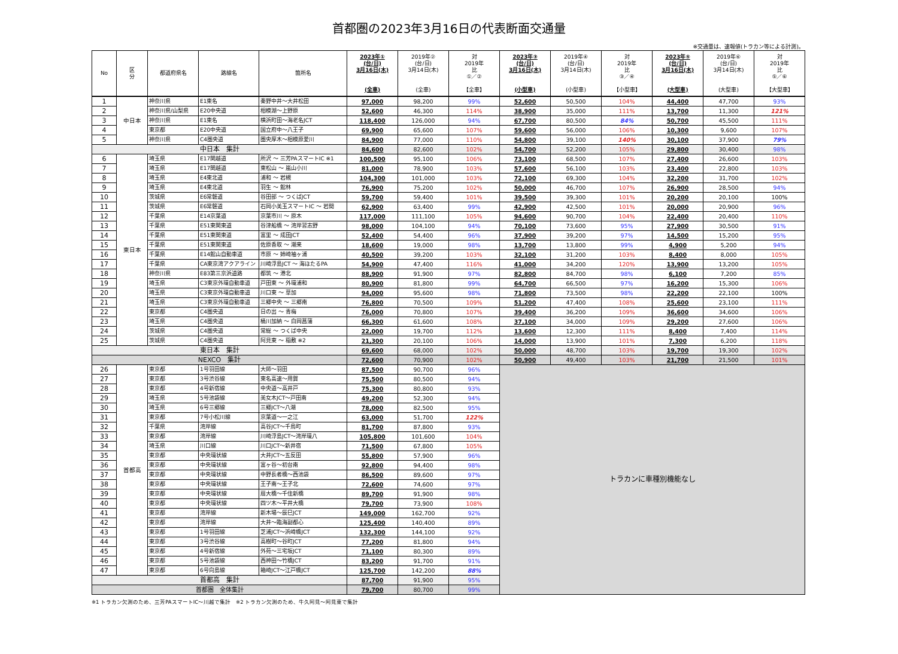首都圏の2023年3月16日の代表断面交通量
※交通量は、速報値(トラカン等による計測)。
| No | 区 分 | 都道府県名 | 路線名 | 箇所名 | 2023年① (台/日) 3月16日(木) (全車) | 2019年② (台/日) 3月14日(木) (全車) | 対 2019年 比 ①／② 【全車】 | 2023年③ (台/日) 3月16日(木) (小型車) | 2019年④ (台/日) 3月14日(木) (小型車) | 対 2019年 比 ③／④ 【小型車】 | 2023年⑤ (台/日) 3月16日(木) (大型車) | 2019年⑥ (台/日) 3月14日(木) (大型車) | 対 2019年 比 ⑤／⑥ 【大型車】 |
| --- | --- | --- | --- | --- | --- | --- | --- | --- | --- | --- | --- | --- | --- |
| 1 | 中日本 | 神奈川県 | E1東名 | 秦野中井～大井松田 | 97,000 | 98,200 | 99% | 52,600 | 50,500 | 104% | 44,400 | 47,700 | 93% |
| 2 | | 神奈川県/山梨県 | E20中央道 | 相模湖～上野原 | 52,600 | 46,300 | 114% | 38,900 | 35,000 | 111% | 13,700 | 11,300 | 121% |
| 3 | | 神奈川県 | E1東名 | 横浜町田～海老名JCT | 118,400 | 126,000 | 94% | 67,700 | 80,500 | 84% | 50,700 | 45,500 | 111% |
| 4 | | 東京都 | E20中央道 | 国立府中～八王子 | 69,900 | 65,600 | 107% | 59,600 | 56,000 | 106% | 10,300 | 9,600 | 107% |
| 5 | | 神奈川県 | C4圏央道 | 圏央厚木～相模原愛川 | 84,900 | 77,000 | 110% | 54,800 | 39,100 | 140% | 30,100 | 37,900 | 79% |
| 中日本 集計 | | | | | 84,600 | 82,600 | 102% | 54,700 | 52,200 | 105% | 29,800 | 30,400 | 98% |
| 6 | 東日本 | 埼玉県 | E17関越道 | 所沢 ～ 三芳PAスマートIC ※1 | 100,500 | 95,100 | 106% | 73,100 | 68,500 | 107% | 27,400 | 26,600 | 103% |
| 7 | | 埼玉県 | E17関越道 | 東松山 ～ 嵐山小川 | 81,000 | 78,900 | 103% | 57,600 | 56,100 | 103% | 23,400 | 22,800 | 103% |
| 8 | | 埼玉県 | E4東北道 | 浦和 ～ 岩槻 | 104,300 | 101,000 | 103% | 72,100 | 69,300 | 104% | 32,200 | 31,700 | 102% |
| 9 | | 埼玉県 | E4東北道 | 羽生 ～ 館林 | 76,900 | 75,200 | 102% | 50,000 | 46,700 | 107% | 26,900 | 28,500 | 94% |
| 10 | | 茨城県 | E6常磐道 | 谷田部 ～ つくばJCT | 59,700 | 59,400 | 101% | 39,500 | 39,300 | 101% | 20,200 | 20,100 | 100% |
| 11 | | 茨城県 | E6常磐道 | 石岡小美玉スマートIC ～ 岩間 | 62,900 | 63,400 | 99% | 42,900 | 42,500 | 101% | 20,000 | 20,900 | 96% |
| 12 | | 千葉県 | E14京葉道 | 京葉市川 ～ 原木 | 117,000 | 111,100 | 105% | 94,600 | 90,700 | 104% | 22,400 | 20,400 | 110% |
| 13 | | 千葉県 | E51東関東道 | 谷津船橋 ～ 湾岸習志野 | 98,000 | 104,100 | 94% | 70,100 | 73,600 | 95% | 27,900 | 30,500 | 91% |
| 14 | | 千葉県 | E51東関東道 | 富里 ～ 成田JCT | 52,400 | 54,400 | 96% | 37,900 | 39,200 | 97% | 14,500 | 15,200 | 95% |
| 15 | | 千葉県 | E51東関東道 | 佐原香取 ～ 潮来 | 18,600 | 19,000 | 98% | 13,700 | 13,800 | 99% | 4,900 | 5,200 | 94% |
| 16 | | 千葉県 | E14館山自動車道 | 市原 ～ 姉崎袖ヶ浦 | 40,500 | 39,200 | 103% | 32,100 | 31,200 | 103% | 8,400 | 8,000 | 105% |
| 17 | | 千葉県 | CA東京湾アクアライン | 川崎浮島JCT ～ 海ほたるPA | 54,900 | 47,400 | 116% | 41,000 | 34,200 | 120% | 13,900 | 13,200 | 105% |
| 18 | | 神奈川県 | E83第三京浜道路 | 都筑 ～ 港北 | 88,900 | 91,900 | 97% | 82,800 | 84,700 | 98% | 6,100 | 7,200 | 85% |
| 19 | | 埼玉県 | C3東京外環自動車道 | 戸田東 ～ 外環浦和 | 80,900 | 81,800 | 99% | 64,700 | 66,500 | 97% | 16,200 | 15,300 | 106% |
| 20 | | 埼玉県 | C3東京外環自動車道 | 川口東 ～ 草加 | 94,000 | 95,600 | 98% | 71,800 | 73,500 | 98% | 22,200 | 22,100 | 100% |
| 21 | | 埼玉県 | C3東京外環自動車道 | 三郷中央 ～ 三郷南 | 76,800 | 70,500 | 109% | 51,200 | 47,400 | 108% | 25,600 | 23,100 | 111% |
| 22 | | 東京都 | C4圏央道 | 日の出 ～ 青梅 | 76,000 | 70,800 | 107% | 39,400 | 36,200 | 109% | 36,600 | 34,600 | 106% |
| 23 | | 埼玉県 | C4圏央道 | 桶川加納 ～ 白岡菖蒲 | 66,300 | 61,600 | 108% | 37,100 | 34,000 | 109% | 29,200 | 27,600 | 106% |
| 24 | | 茨城県 | C4圏央道 | 常総 ～ つくば中央 | 22,000 | 19,700 | 112% | 13,600 | 12,300 | 111% | 8,400 | 7,400 | 114% |
| 25 | | 茨城県 | C4圏央道 | 阿見東 ～ 稲敷 ※2 | 21,300 | 20,100 | 106% | 14,000 | 13,900 | 101% | 7,300 | 6,200 | 118% |
| 東日本 集計 | | | | | 69,600 | 68,000 | 102% | 50,000 | 48,700 | 103% | 19,700 | 19,300 | 102% |
| NEXCO 集計 | | | | | 72,600 | 70,900 | 102% | 50,900 | 49,400 | 103% | 21,700 | 21,500 | 101% |
| 26 | 首都高 | 東京都 | 1号羽田線 | 大師～羽田 | 87,500 | 90,700 | 96% | トラカンに車種別機能なし | | | | | |
| 27 | | 東京都 | 3号渋谷線 | 東名高速～用賀 | 75,500 | 80,500 | 94% | | | | | | |
| 28 | | 東京都 | 4号新宿線 | 中央道～高井戸 | 75,300 | 80,800 | 93% | | | | | | |
| 29 | | 埼玉県 | 5号池袋線 | 美女木JCT～戸田南 | 49,200 | 52,300 | 94% | | | | | | |
| 30 | | 埼玉県 | 6号三郷線 | 三郷JCT～八潮 | 78,000 | 82,500 | 95% | | | | | | |
| 31 | | 東京都 | 7号小松川線 | 京葉道～一之江 | 63,000 | 51,700 | 122% | | | | | | |
| 32 | | 千葉県 | 湾岸線 | 高谷JCT～千鳥町 | 81,700 | 87,800 | 93% | | | | | | |
| 33 | | 東京都 | 湾岸線 | 川崎浮島JCT～湾岸環八 | 105,800 | 101,600 | 104% | | | | | | |
| 34 | | 埼玉県 | 川口線 | 川口JCT～新井宿 | 71,500 | 67,800 | 105% | | | | | | |
| 35 | | 東京都 | 中央環状線 | 大井JCT～五反田 | 55,800 | 57,900 | 96% | | | | | | |
| 36 | | 東京都 | 中央環状線 | 富ヶ谷～初台南 | 92,800 | 94,400 | 98% | | | | | | |
| 37 | | 東京都 | 中央環状線 | 中野長者橋～西池袋 | 86,500 | 89,600 | 97% | | | | | | |
| 38 | | 東京都 | 中央環状線 | 王子南～王子北 | 72,600 | 74,600 | 97% | | | | | | |
| 39 | | 東京都 | 中央環状線 | 扇大橋～千住新橋 | 89,700 | 91,900 | 98% | | | | | | |
| 40 | | 東京都 | 中央環状線 | 四ツ木～平井大橋 | 79,700 | 73,900 | 108% | | | | | | |
| 41 | | 東京都 | 湾岸線 | 新木場～辰巳JCT | 149,000 | 162,700 | 92% | | | | | | |
| 42 | | 東京都 | 湾岸線 | 大井～臨海副都心 | 125,400 | 140,400 | 89% | | | | | | |
| 43 | | 東京都 | 1号羽田線 | 芝浦JCT～浜崎橋JCT | 132,300 | 144,100 | 92% | | | | | | |
| 44 | | 東京都 | 3号渋谷線 | 高樹町～谷町JCT | 77,200 | 81,800 | 94% | | | | | | |
| 45 | | 東京都 | 4号新宿線 | 外苑～三宅坂JCT | 71,100 | 80,300 | 89% | | | | | | |
| 46 | | 東京都 | 5号池袋線 | 西神田～竹橋JCT | 83,200 | 91,700 | 91% | | | | | | |
| 47 | | 東京都 | 6号向島線 | 箱崎JCT～江戸橋JCT | 125,700 | 142,200 | 88% | | | | | | |
| 首都高 集計 | | | | | 87,700 | 91,900 | 95% | | | | | | |
| 首都圏 全体集計 | | | | | 79,700 | 80,700 | 99% | | | | | | |
※1 トラカン欠測のため、三芳PAスマートIC～川越で集計　※2 トラカン欠測のため、牛久阿見～阿見東で集計